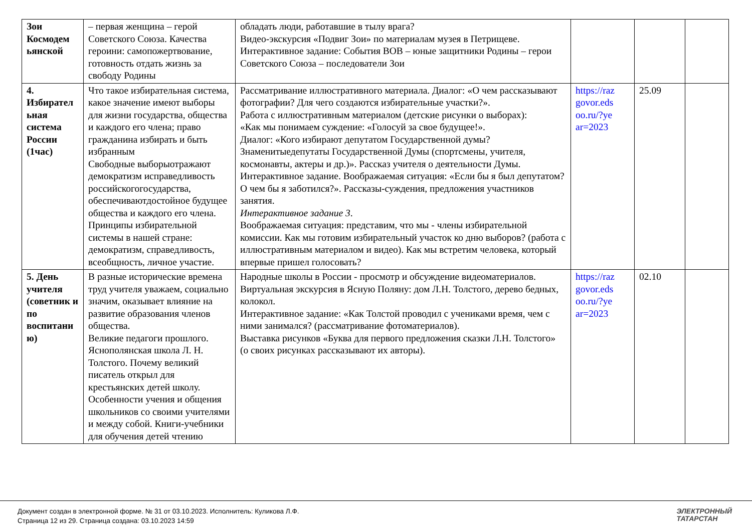| Зои Космодем ьянской | – первая женщина – герой Советского Союза. Качества героини: самопожертвование, готовность отдать жизнь за свободу Родины | обладать люди, работавшие в тылу врага? Видео-экскурсия «Подвиг Зои» по материалам музея в Петрищеве. Интерактивное задание: События ВОВ – юные защитники Родины – герои Советского Союза – последователи Зои | | | |
| 4. Избирател ьная система России (1час) | Что такое избирательная система, какое значение имеют выборы для жизни государства, общества и каждого его члена; право гражданина избирать и быть избранным Свободные выборыотражают демократизм исправедливость российскогогосударства, обеспечиваютдостойное будущее общества и каждого его члена. Принципы избирательной системы в нашей стране: демократизм, справедливость, всеобщность, личное участие. | Рассматривание иллюстративного материала. Диалог: «О чем рассказывают фотографии? Для чего создаются избирательные участки?». Работа с иллюстративным материалом (детские рисунки о выборах): «Как мы понимаем суждение: «Голосуй за свое будущее!». Диалог: «Кого избирают депутатом Государственной думы? Знаменитыедепутаты Государственной Думы (спортсмены, учителя, космонавты, актеры и др.)». Рассказ учителя о деятельности Думы. Интерактивное задание. Воображаемая ситуация: «Если бы я был депутатом? О чем бы я заботился?». Рассказы-суждения, предложения участников занятия. Интерактивное задание 3 . Воображаемая ситуация: представим, что мы - члены избирательной комиссии. Как мы готовим избирательный участок ко дню выборов? (работа с иллюстративным материалом и видео). Как мы встретим человека, который впервые пришел голосовать? | https://raz govor.eds oo.ru/?ye ar=2023 | 25.09 | |
| 5. День учителя (советник и по воспитани ю) | В разные исторические времена труд учителя уважаем, социально значим, оказывает влияние на развитие образования членов общества. Великие педагоги прошлого. Яснополянская школа Л. Н. Толстого. Почему великий писатель открыл для крестьянских детей школу. Особенности учения и общения школьников со своими учителями и между собой. Книги-учебники для обучения детей чтению | Народные школы в России - просмотр и обсуждение видеоматериалов. Виртуальная экскурсия в Ясную Поляну: дом Л.Н. Толстого, дерево бедных, колокол. Интерактивное задание: «Как Толстой проводил с учениками время, чем с ними занимался? (рассматривание фотоматериалов). Выставка рисунков «Буква для первого предложения сказки Л.Н. Толстого» (о своих рисунках рассказывают их авторы). | https://raz govor.eds oo.ru/?ye ar=2023 | 02.10 | |
Документ создан в электронной форме. № 31 от 03.10.2023. Исполнитель: Куликова Л.Ф.
Страница 12 из 29. Страница создана: 03.10.2023 14:59
ЭЛЕКТРОННЫЙ
ТАТАРСТАН